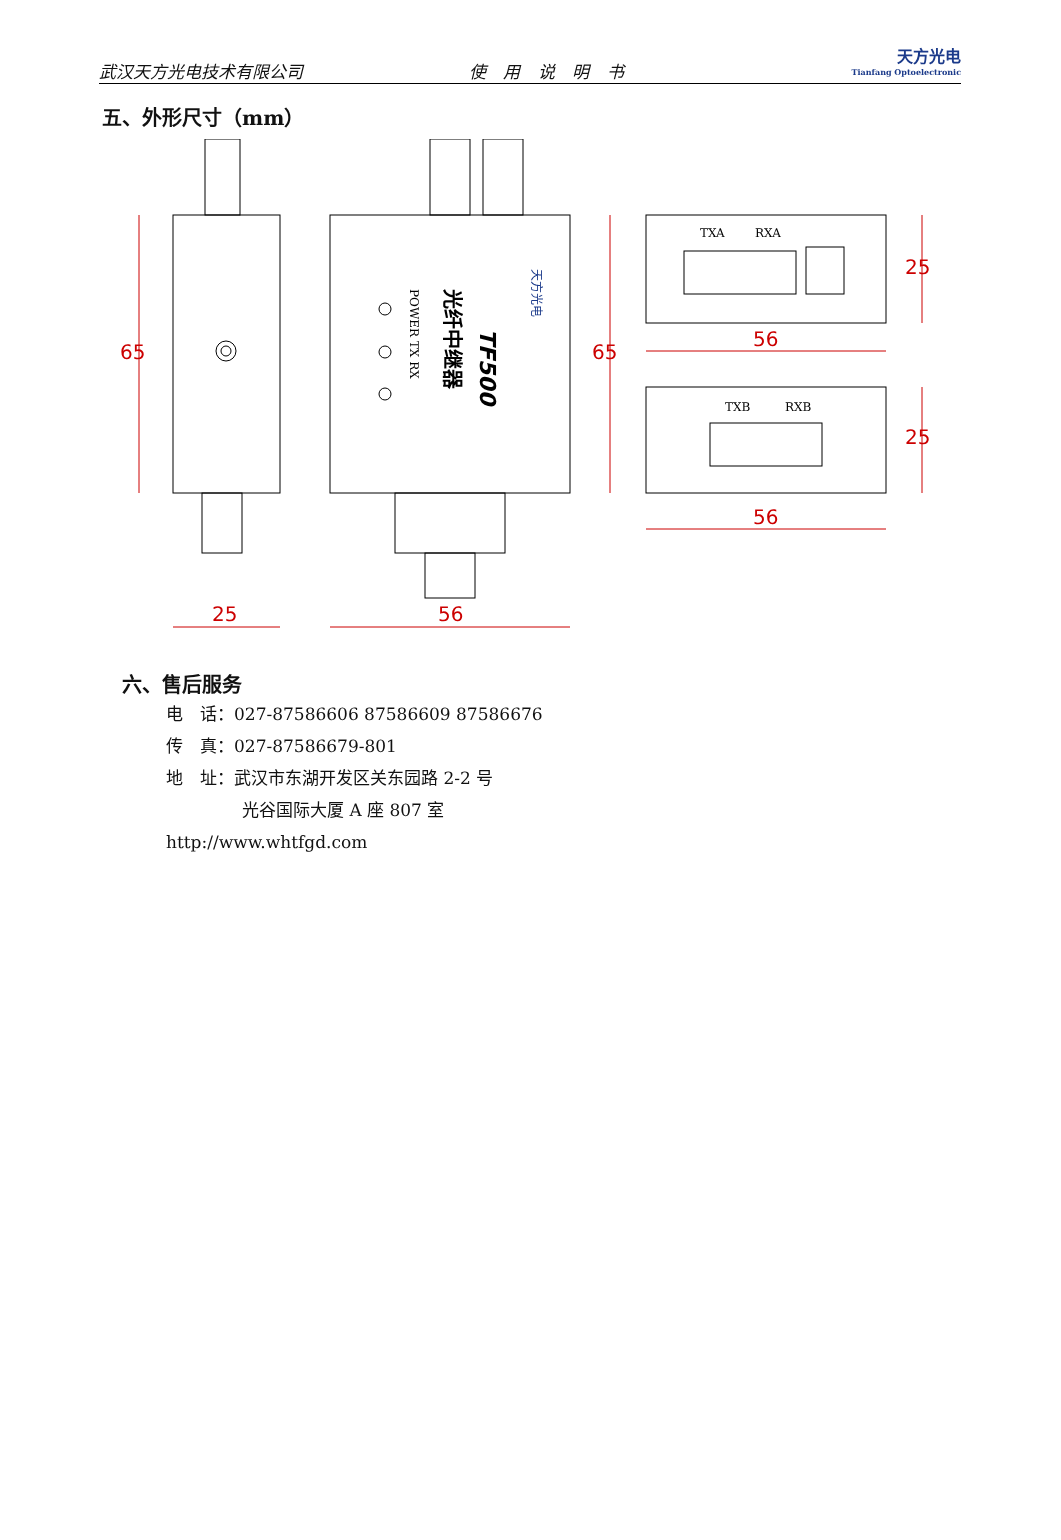武汉天方光电技术有限公司 使 用 说 明 书 天方光电
Tianfang Optoelectronic
五、外形尺寸（mm）
65
25
56
65
56
25
56
25
TXA
RXA
TXB
RXB
POWER TX RX
TF500
光纤中继器
天方光电
六、售后服务
电　话：027-87586606 87586609 87586676
传　真：027-87586679-801
地　址：武汉市东湖开发区关东园路 2-2 号
光谷国际大厦 A 座 807 室
http://www.whtfgd.com